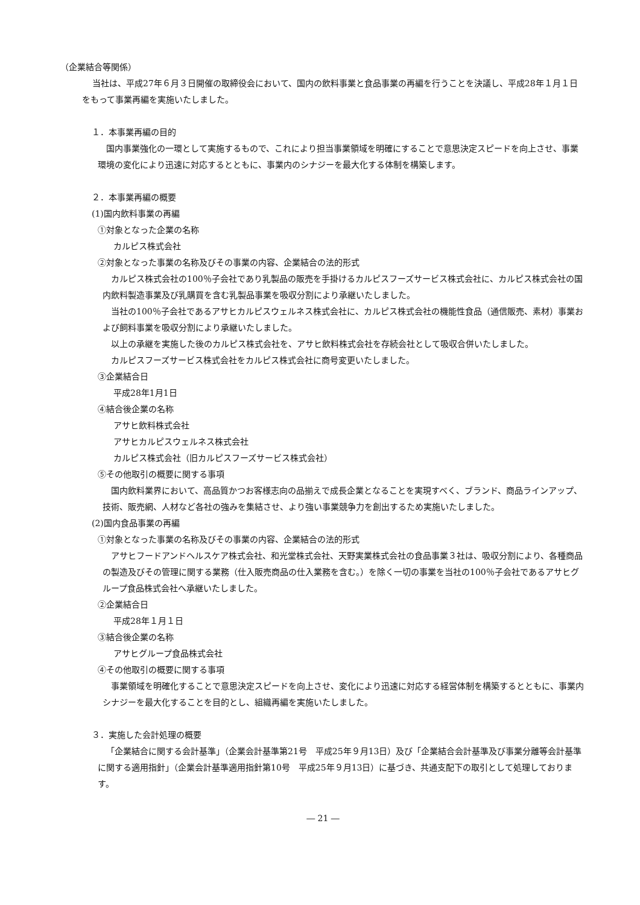（企業結合等関係）
当社は、平成27年６月３日開催の取締役会において、国内の飲料事業と食品事業の再編を行うことを決議し、平成28年１月１日をもって事業再編を実施いたしました。
１．本事業再編の目的
国内事業強化の一環として実施するもので、これにより担当事業領域を明確にすることで意思決定スピードを向上させ、事業環境の変化により迅速に対応するとともに、事業内のシナジーを最大化する体制を構築します。
２．本事業再編の概要
(1)国内飲料事業の再編
①対象となった企業の名称
カルピス株式会社
②対象となった事業の名称及びその事業の内容、企業結合の法的形式
カルピス株式会社の100％子会社であり乳製品の販売を手掛けるカルピスフーズサービス株式会社に、カルピス株式会社の国内飲料製造事業及び乳購買を含む乳製品事業を吸収分割により承継いたしました。
当社の100％子会社であるアサヒカルピスウェルネス株式会社に、カルピス株式会社の機能性食品（通信販売、素材）事業および飼料事業を吸収分割により承継いたしました。
以上の承継を実施した後のカルピス株式会社を、アサヒ飲料株式会社を存続会社として吸収合併いたしました。
カルピスフーズサービス株式会社をカルピス株式会社に商号変更いたしました。
③企業結合日
平成28年1月1日
④結合後企業の名称
アサヒ飲料株式会社
アサヒカルピスウェルネス株式会社
カルピス株式会社（旧カルピスフーズサービス株式会社）
⑤その他取引の概要に関する事項
国内飲料業界において、高品質かつお客様志向の品揃えで成長企業となることを実現すべく、ブランド、商品ラインアップ、技術、販売網、人材など各社の強みを集結させ、より強い事業競争力を創出するため実施いたしました。
(2)国内食品事業の再編
①対象となった事業の名称及びその事業の内容、企業結合の法的形式
アサヒフードアンドヘルスケア株式会社、和光堂株式会社、天野実業株式会社の食品事業３社は、吸収分割により、各種商品の製造及びその管理に関する業務（仕入販売商品の仕入業務を含む。）を除く一切の事業を当社の100％子会社であるアサヒグループ食品株式会社へ承継いたしました。
②企業結合日
平成28年１月１日
③結合後企業の名称
アサヒグループ食品株式会社
④その他取引の概要に関する事項
事業領域を明確化することで意思決定スピードを向上させ、変化により迅速に対応する経営体制を構築するとともに、事業内シナジーを最大化することを目的とし、組織再編を実施いたしました。
３．実施した会計処理の概要
「企業結合に関する会計基準」（企業会計基準第21号　平成25年９月13日）及び「企業結合会計基準及び事業分離等会計基準に関する適用指針」（企業会計基準適用指針第10号　平成25年９月13日）に基づき、共通支配下の取引として処理しております。
― 21 ―